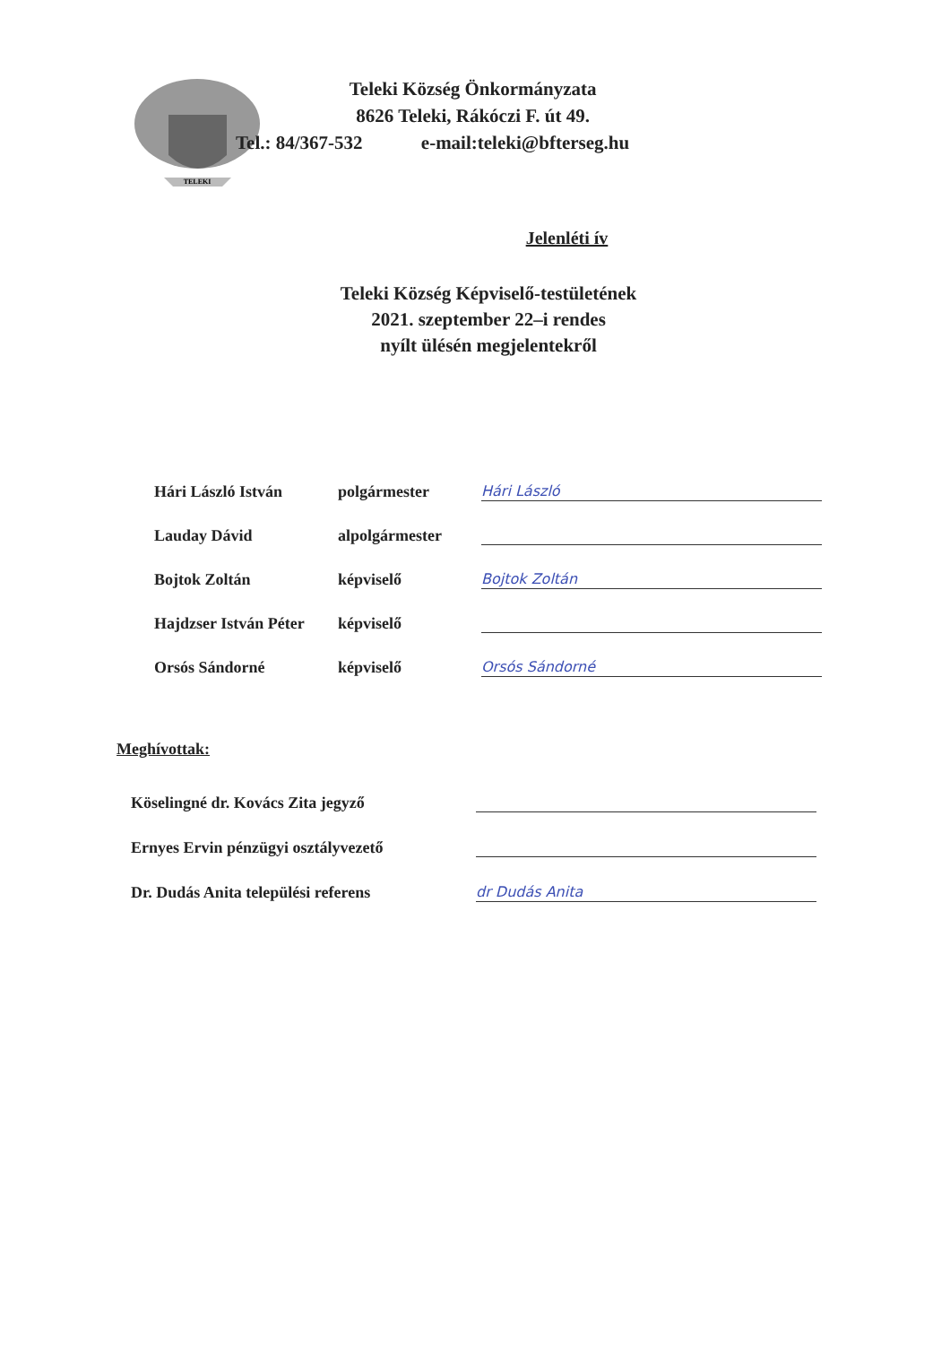TELEKI
Teleki Község Önkormányzata
8626 Teleki, Rákóczi F. út 49.
Tel.: 84/367-532 e-mail:teleki@bfterseg.hu
Jelenléti ív
Teleki Község Képviselő-testületének
2021. szeptember 22–i rendes
nyílt ülésén megjelentekről
Hári László István polgármester Hári László
Lauday Dávid alpolgármester
Bojtok Zoltán képviselő Bojtok Zoltán
Hajdzser István Péter képviselő
Orsós Sándorné képviselő Orsós Sándorné
Meghívottak:
Köselingné dr. Kovács Zita jegyző
Ernyes Ervin pénzügyi osztályvezető
Dr. Dudás Anita települési referens dr Dudás Anita